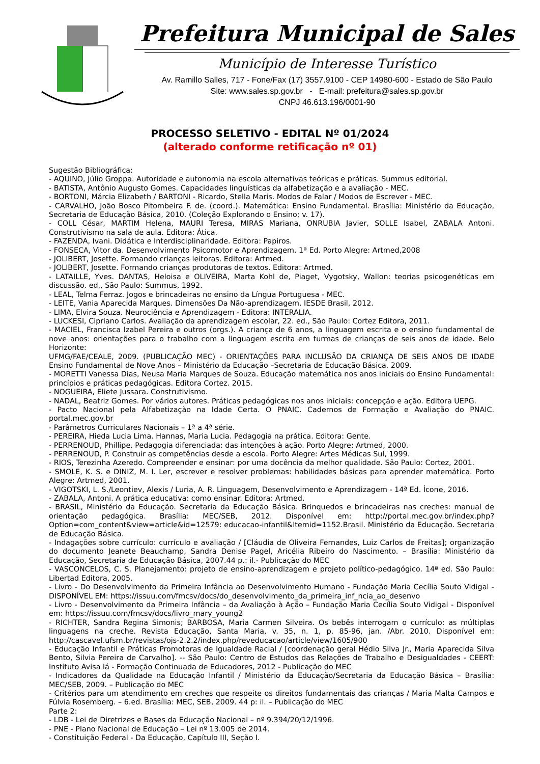Prefeitura Municipal de Sales
Município de Interesse Turístico
Av. Ramillo Salles, 717 - Fone/Fax (17) 3557.9100 - CEP 14980-600 - Estado de São Paulo
Site: www.sales.sp.gov.br - E-mail: prefeitura@sales.sp.gov.br
CNPJ 46.613.196/0001-90
PROCESSO SELETIVO - EDITAL Nº 01/2024
(alterado conforme retificação nº 01)
Sugestão Bibliográfica:
- AQUINO, Júlio Groppa. Autoridade e autonomia na escola alternativas teóricas e práticas. Summus editorial.
- BATISTA, Antônio Augusto Gomes. Capacidades linguísticas da alfabetização e a avaliação - MEC.
- BORTONI, Márcia Elizabeth / BARTONI - Ricardo, Stella Maris. Modos de Falar / Modos de Escrever - MEC.
- CARVALHO, João Bosco Pitombeira F. de. (coord.). Matemática: Ensino Fundamental. Brasília: Ministério da Educação, Secretaria de Educação Básica, 2010. (Coleção Explorando o Ensino; v. 17).
- COLL César, MARTIM Helena, MAURI Teresa, MIRAS Mariana, ONRUBIA Javier, SOLLE Isabel, ZABALA Antoni. Construtivismo na sala de aula. Editora: Ática.
- FAZENDA, Ivani. Didática e Interdisciplinaridade. Editora: Papiros.
- FONSECA, Vitor da. Desenvolvimento Psicomotor e Aprendizagem. 1ª Ed. Porto Alegre: Artmed,2008
- JOLIBERT, Josette. Formando crianças leitoras. Editora: Artmed.
- JOLIBERT, Josette. Formando crianças produtoras de textos. Editora: Artmed.
- LATAILLE, Yves. DANTAS, Heloisa e OLIVEIRA, Marta Kohl de, Piaget, Vygotsky, Wallon: teorias psicogenéticas em discussão. ed., São Paulo: Summus, 1992.
- LEAL, Telma Ferraz. Jogos e brincadeiras no ensino da Língua Portuguesa - MEC.
- LEITE, Vania Aparecida Marques. Dimensões Da Não-aprendizagem. IESDE Brasil, 2012.
- LIMA, Elvira Souza. Neurociência e Aprendizagem - Editora: INTERALIA.
- LUCKESI, Cipriano Carlos. Avaliação da aprendizagem escolar, 22. ed., São Paulo: Cortez Editora, 2011.
- MACIEL, Francisca Izabel Pereira e outros (orgs.). A criança de 6 anos, a linguagem escrita e o ensino fundamental de nove anos: orientações para o trabalho com a linguagem escrita em turmas de crianças de seis anos de idade. Belo Horizonte:
UFMG/FAE/CEALE, 2009. (PUBLICAÇÃO MEC) - ORIENTAÇÕES PARA INCLUSÃO DA CRIANÇA DE SEIS ANOS DE IDADE Ensino Fundamental de Nove Anos – Ministério da Educação –Secretaria de Educação Básica. 2009.
- MORETTI Vanessa Dias, Neusa Maria Marques de Souza. Educação matemática nos anos iniciais do Ensino Fundamental: princípios e práticas pedagógicas. Editora Cortez. 2015.
- NOGUEIRA, Eliete Jussara. Construtivismo.
- NADAL, Beatriz Gomes. Por vários autores. Práticas pedagógicas nos anos iniciais: concepção e ação. Editora UEPG.
- Pacto Nacional pela Alfabetização na Idade Certa. O PNAIC. Cadernos de Formação e Avaliação do PNAIC. portal.mec.gov.br
- Parâmetros Curriculares Nacionais – 1ª a 4ª série.
- PEREIRA, Hieda Lucia Lima. Hannas, Maria Lucia. Pedagogia na prática. Editora: Gente.
- PERRENOUD, Phillipe. Pedagogia diferenciada: das intenções à ação. Porto Alegre: Artmed, 2000.
- PERRENOUD, P. Construir as competências desde a escola. Porto Alegre: Artes Médicas Sul, 1999.
- RIOS, Terezinha Azeredo. Compreender e ensinar: por uma docência da melhor qualidade. São Paulo: Cortez, 2001.
- SMOLE, K. S. e DINIZ, M. I. Ler, escrever e resolver problemas: habilidades básicas para aprender matemática. Porto Alegre: Artmed, 2001.
- VIGOTSKI, L. S./Leontiev, Alexis / Luria, A. R. Linguagem, Desenvolvimento e Aprendizagem - 14ª Ed. Ícone, 2016.
- ZABALA, Antoni. A prática educativa: como ensinar. Editora: Artmed.
- BRASIL, Ministério da Educação. Secretaria da Educação Básica. Brinquedos e brincadeiras nas creches: manual de orientação pedagógica. Brasília: MEC/SEB, 2012. Disponível em: http://portal.mec.gov.br/index.php?Option=com_content&view=article&id=12579: educacao-infantil&Itemid=1152.Brasil. Ministério da Educação. Secretaria de Educação Básica.
- Indagações sobre currículo: currículo e avaliação / [Cláudia de Oliveira Fernandes, Luiz Carlos de Freitas]; organização do documento Jeanete Beauchamp, Sandra Denise Pagel, Aricélia Ribeiro do Nascimento. – Brasília: Ministério da Educação, Secretaria de Educação Básica, 2007.44 p.: il.- Publicação do MEC
- VASCONCELOS, C. S. Planejamento: projeto de ensino-aprendizagem e projeto político-pedagógico. 14ª ed. São Paulo: Libertad Editora, 2005.
- Livro - Do Desenvolvimento da Primeira Infância ao Desenvolvimento Humano - Fundação Maria Cecília Souto Vidigal - DISPONÍVEL EM: https://issuu.com/fmcsv/docs/do_desenvolvimento_da_primeira_inf_ncia_ao_desenvo
- Livro - Desenvolvimento da Primeira Infância – da Avaliação à Ação – Fundação Maria Cecília Souto Vidigal - Disponível em: https://issuu.com/fmcsv/docs/livro_mary_young2
- RICHTER, Sandra Regina Simonis; BARBOSA, Maria Carmen Silveira. Os bebês interrogam o currículo: as múltiplas linguagens na creche. Revista Educação, Santa Maria, v. 35, n. 1, p. 85-96, jan. /Abr. 2010. Disponível em: http://cascavel.ufsm.br/revistas/ojs-2.2.2/index.php/reveducacao/article/view/1605/900
- Educação Infantil e Práticas Promotoras de Igualdade Racial / [coordenação geral Hédio Silva Jr., Maria Aparecida Silva Bento, Silvia Pereira de Carvalho]. -- São Paulo: Centro de Estudos das Relações de Trabalho e Desigualdades - CEERT: Instituto Avisa lá - Formação Continuada de Educadores, 2012 - Publicação do MEC
- Indicadores da Qualidade na Educação Infantil / Ministério da Educação/Secretaria da Educação Básica – Brasília: MEC/SEB, 2009. – Publicação do MEC
- Critérios para um atendimento em creches que respeite os direitos fundamentais das crianças / Maria Malta Campos e Fúlvia Rosemberg. – 6.ed. Brasília: MEC, SEB, 2009. 44 p: il. – Publicação do MEC
Parte 2:
- LDB - Lei de Diretrizes e Bases da Educação Nacional – nº 9.394/20/12/1996.
- PNE - Plano Nacional de Educação – Lei nº 13.005 de 2014.
- Constituição Federal - Da Educação, Capítulo III, Seção I.